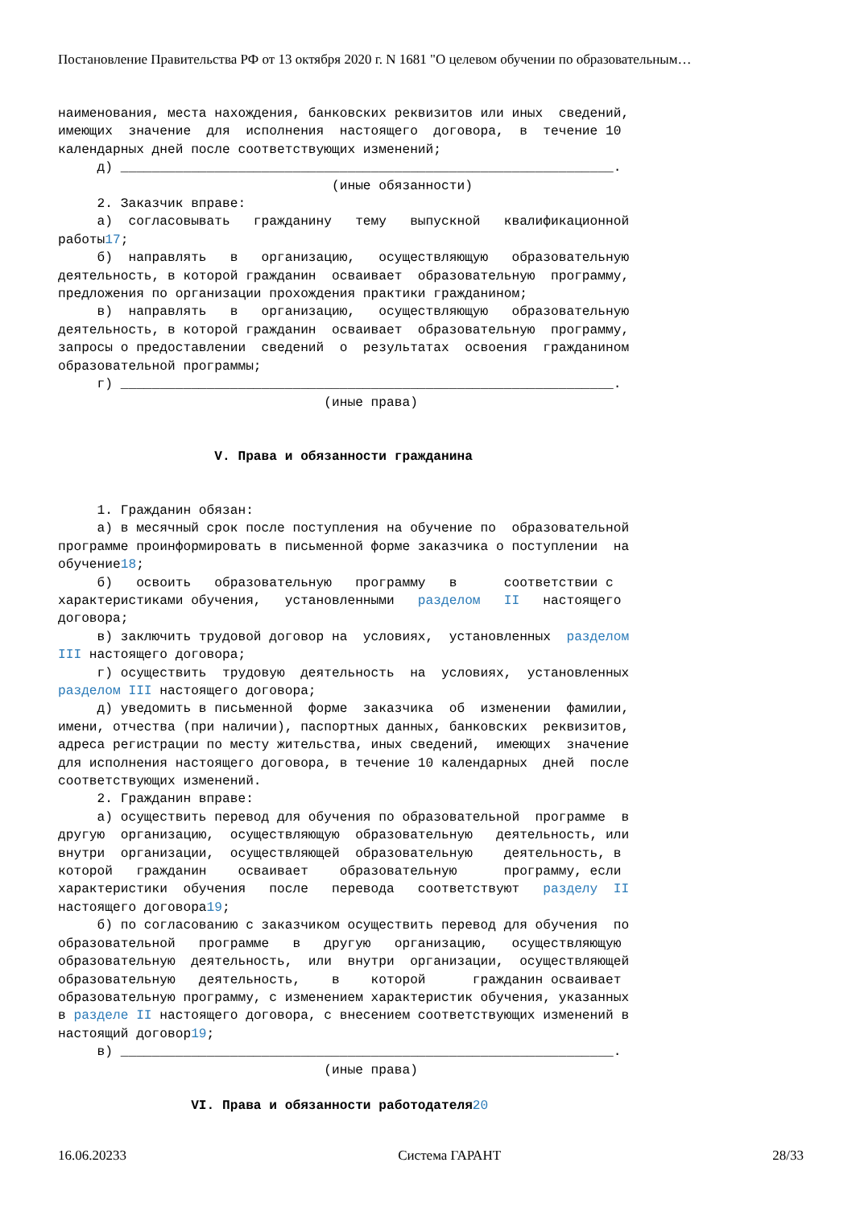Постановление Правительства РФ от 13 октября 2020 г. N 1681 "О целевом обучении по образовательным…
наименования, места нахождения, банковских реквизитов или иных сведений, имеющих значение для исполнения настоящего договора, в течение 10 календарных дней после соответствующих изменений; д) _______________________________________________________________. (иные обязанности) 2. Заказчик вправе: а) согласовывать гражданину тему выпускной квалификационной работы17; б) направлять в организацию, осуществляющую образовательную деятельность, в которой гражданин осваивает образовательную программу, предложения по организации прохождения практики гражданином; в) направлять в организацию, осуществляющую образовательную деятельность, в которой гражданин осваивает образовательную программу, запросы о предоставлении сведений о результатах освоения гражданином образовательной программы; г) _______________________________________________________________. (иные права) V. Права и обязанности гражданина 1. Гражданин обязан: а) в месячный срок после поступления на обучение по образовательной программе проинформировать в письменной форме заказчика о поступлении на обучение18; б) освоить образовательную программу в соответствии с характеристиками обучения, установленными разделом II настоящего договора; в) заключить трудовой договор на условиях, установленных разделом III настоящего договора; г) осуществить трудовую деятельность на условиях, установленных разделом III настоящего договора; д) уведомить в письменной форме заказчика об изменении фамилии, имени, отчества (при наличии), паспортных данных, банковских реквизитов, адреса регистрации по месту жительства, иных сведений, имеющих значение для исполнения настоящего договора, в течение 10 календарных дней после соответствующих изменений. 2. Гражданин вправе: а) осуществить перевод для обучения по образовательной программе в другую организацию, осуществляющую образовательную деятельность, или внутри организации, осуществляющей образовательную деятельность, в которой гражданин осваивает образовательную программу, если характеристики обучения после перевода соответствуют разделу II настоящего договора19; б) по согласованию с заказчиком осуществить перевод для обучения по образовательной программе в другую организацию, осуществляющую образовательную деятельность, или внутри организации, осуществляющей образовательную деятельность, в которой гражданин осваивает образовательную программу, с изменением характеристик обучения, указанных в разделе II настоящего договора, с внесением соответствующих изменений в настоящий договор19; в) _______________________________________________________________. (иные права) VI. Права и обязанности работодателя 20
16.06.20233 Система ГАРАНТ 28/33